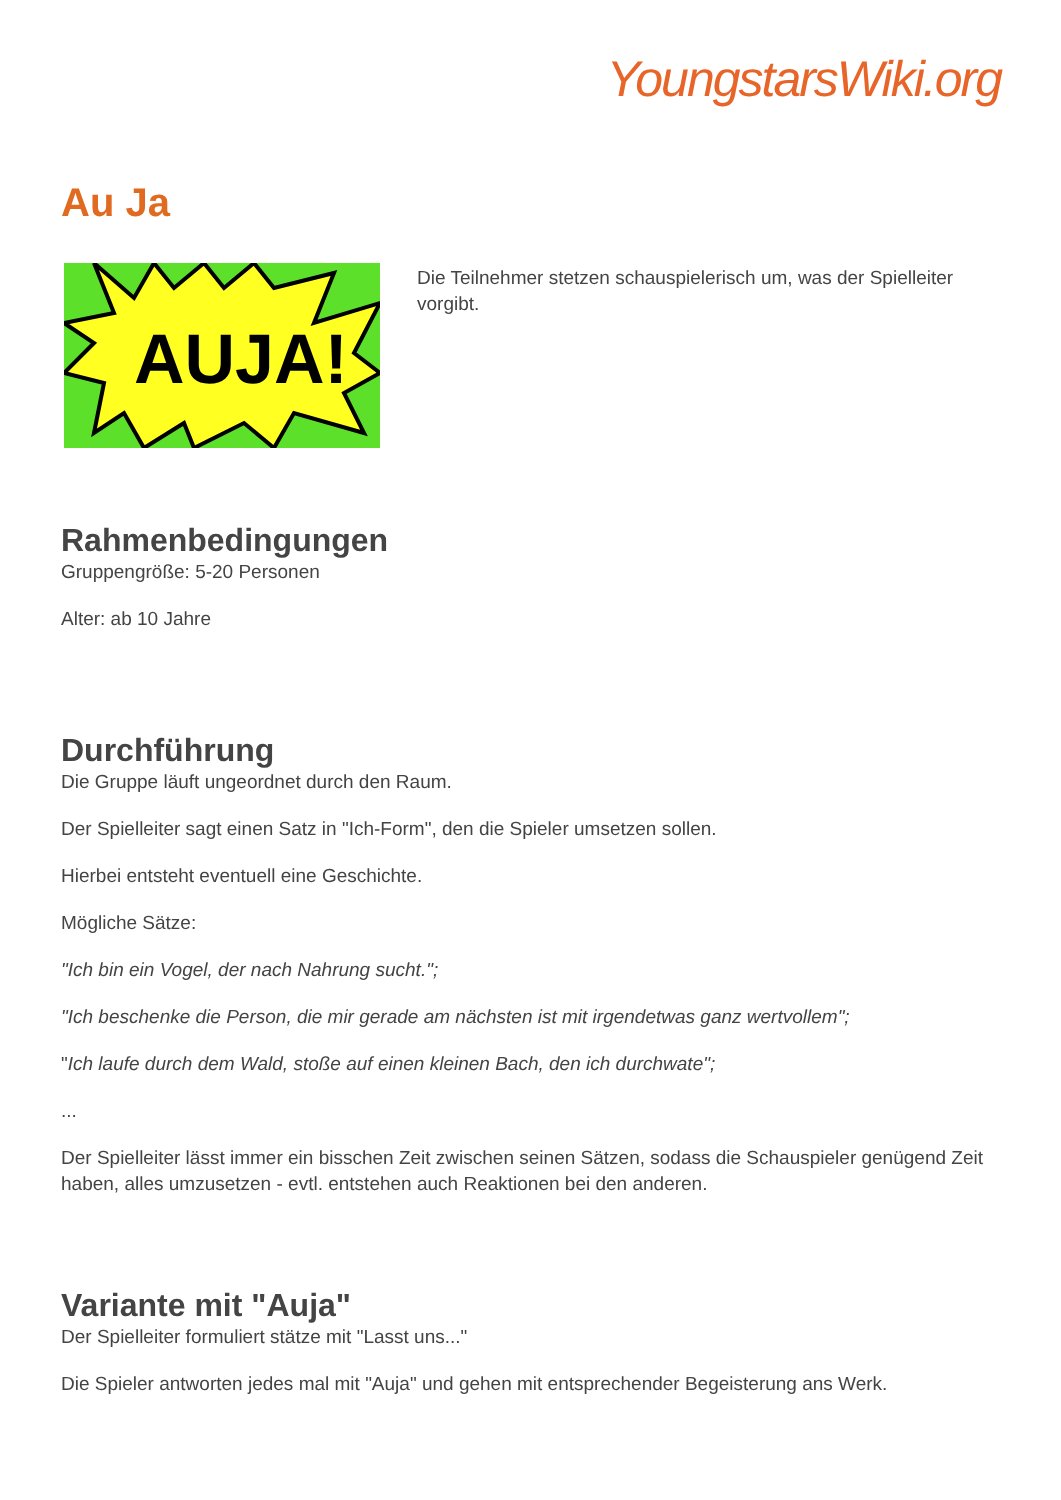YoungstarsWiki.org
Au Ja
AUJA!
Die Teilnehmer stetzen schauspielerisch um, was der Spielleiter vorgibt.
Rahmenbedingungen
Gruppengröße: 5-20 Personen
Alter: ab 10 Jahre
Durchführung
Die Gruppe läuft ungeordnet durch den Raum.
Der Spielleiter sagt einen Satz in "Ich-Form", den die Spieler umsetzen sollen.
Hierbei entsteht eventuell eine Geschichte.
Mögliche Sätze:
"Ich bin ein Vogel, der nach Nahrung sucht.";
"Ich beschenke die Person, die mir gerade am nächsten ist mit irgendetwas ganz wertvollem";
"Ich laufe durch dem Wald, stoße auf einen kleinen Bach, den ich durchwate";
...
Der Spielleiter lässt immer ein bisschen Zeit zwischen seinen Sätzen, sodass die Schauspieler genügend Zeit haben, alles umzusetzen - evtl. entstehen auch Reaktionen bei den anderen.
Variante mit "Auja"
Der Spielleiter formuliert stätze mit "Lasst uns..."
Die Spieler antworten jedes mal mit "Auja" und gehen mit entsprechender Begeisterung ans Werk.